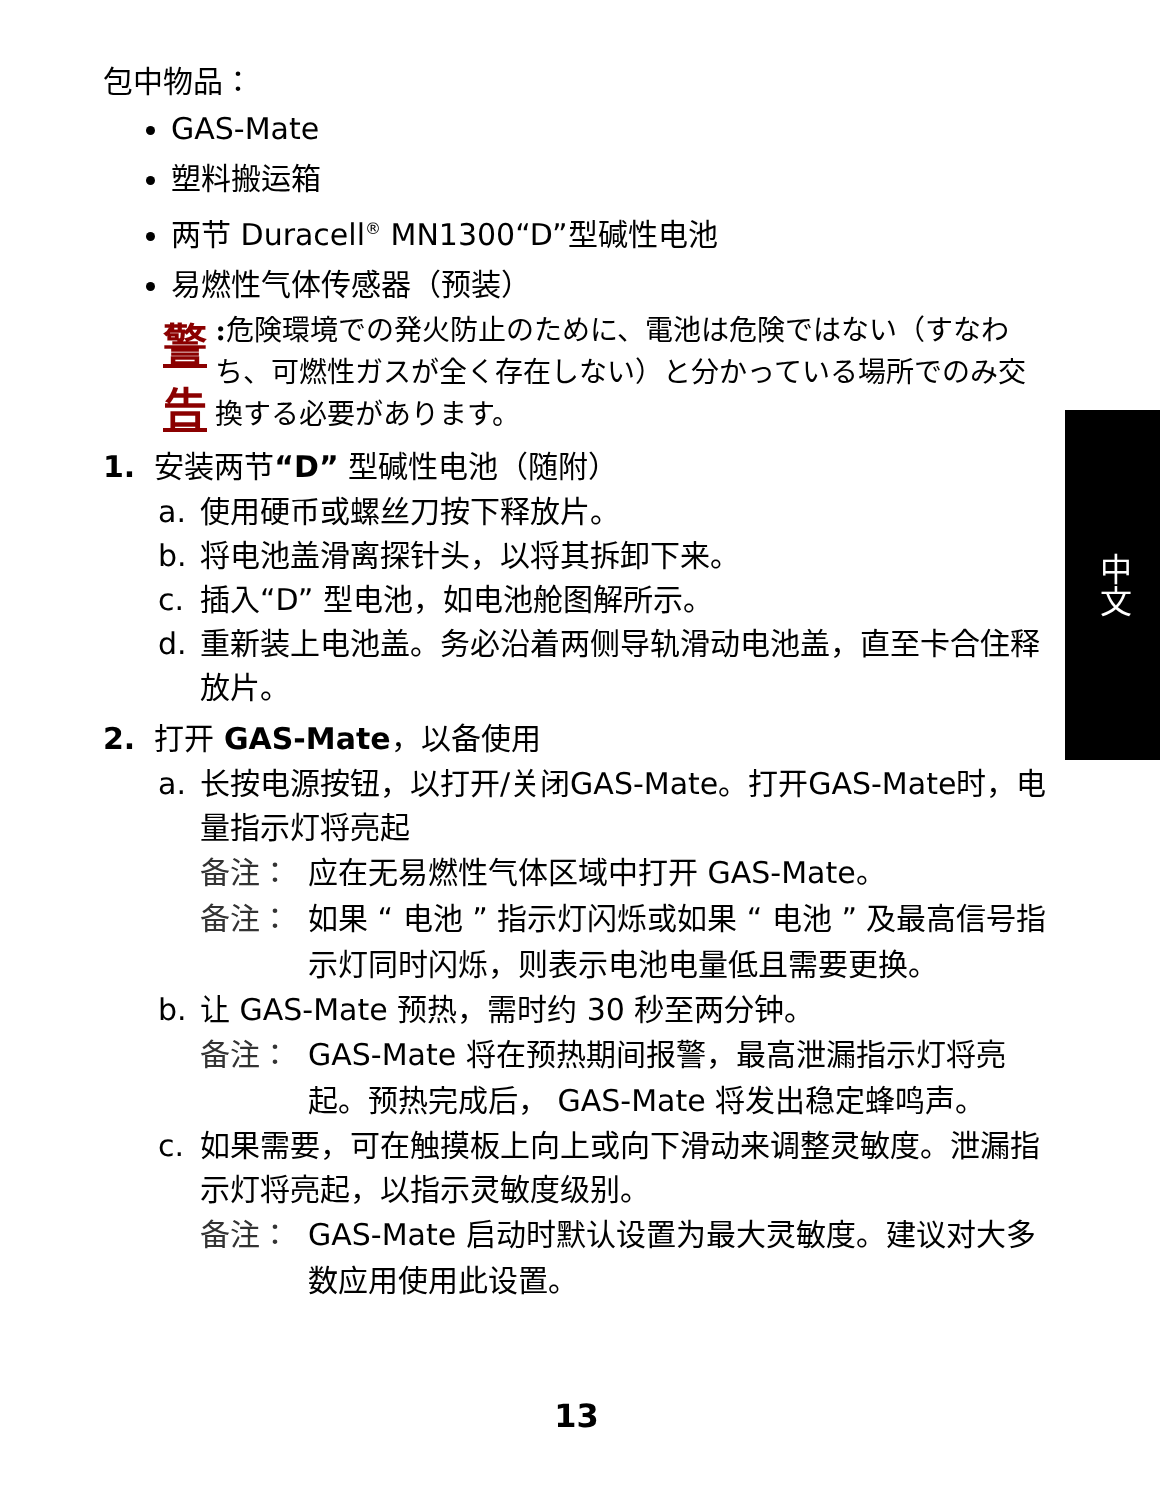中文
包中物品：
GAS-Mate
塑料搬运箱
两节 Duracell<sup>®</sup> MN1300“D”型碱性电池
易燃性气体传感器（预装）
警告
: 危険環境での発火防止のために、電池は危険ではない（すなわち、可燃性ガスが全く存在しない）と分かっている場所でのみ交換する必要があります。
1. 安装两节“D” 型碱性电池（随附）
a. 使用硬币或螺丝刀按下释放片。
b. 将电池盖滑离探针头，以将其拆卸下来。
c. 插入“D” 型电池，如电池舱图解所示。
d. 重新装上电池盖。务必沿着两侧导轨滑动电池盖，直至卡合住释放片。
2. 打开 GAS-Mate，以备使用
a. 长按电源按钮，以打开/关闭GAS-Mate。打开GAS-Mate时，电量指示灯将亮起
备注： 应在无易燃性气体区域中打开 GAS-Mate。
备注： 如果 “ 电池 ” 指示灯闪烁或如果 “ 电池 ” 及最高信号指示灯同时闪烁，则表示电池电量低且需要更换。
b. 让 GAS-Mate 预热，需时约 30 秒至两分钟。
备注： GAS-Mate 将在预热期间报警，最高泄漏指示灯将亮起。预热完成后， GAS-Mate 将发出稳定蜂鸣声。
c. 如果需要，可在触摸板上向上或向下滑动来调整灵敏度。泄漏指示灯将亮起，以指示灵敏度级别。
备注： GAS-Mate 启动时默认设置为最大灵敏度。建议对大多数应用使用此设置。
13